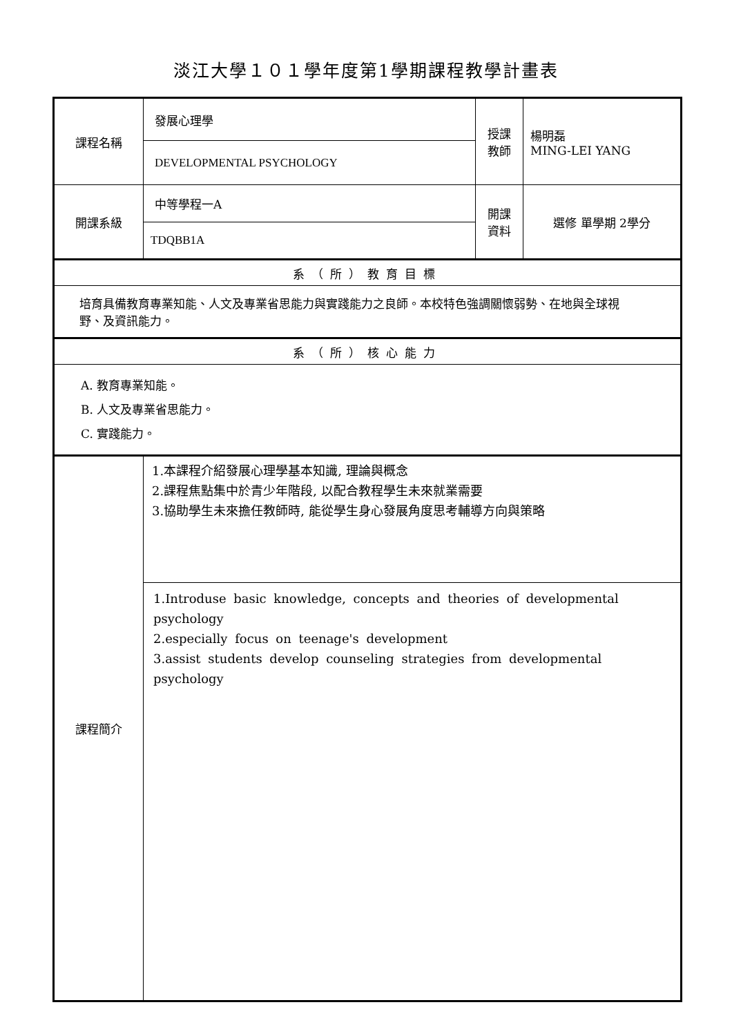淡江大學１０１學年度第1學期課程教學計畫表
| 課程名稱 | 發展心理學 | 授課 教師 | 楊明磊 MING-LEI YANG |
| | DEVELOPMENTAL PSYCHOLOGY | | |
| 開課系級 | 中等學程一A | 開課 資料 | 選修 單學期 2學分 |
| | TDQBB1A | | |
| 系（所）教育目標 | | | |
| 培育具備教育專業知能、人文及專業省思能力與實踐能力之良師。本校特色強調關懷弱勢、在地與全球視野、及資訊能力。 | | | |
| 系（所）核心能力 | | | |
| A. 教育專業知能。 B. 人文及專業省思能力。 C. 實踐能力。 | | | |
| 課程簡介 | 1.本課程介紹發展心理學基本知識, 理論與概念 2.課程焦點集中於青少年階段, 以配合教程學生未來就業需要 3.協助學生未來擔任教師時, 能從學生身心發展角度思考輔導方向與策略 | | |
| | 1.Introduse basic knowledge, concepts and theories of developmental psychology 2.especially focus on teenage's development 3.assist students develop counseling strategies from developmental psychology | | |